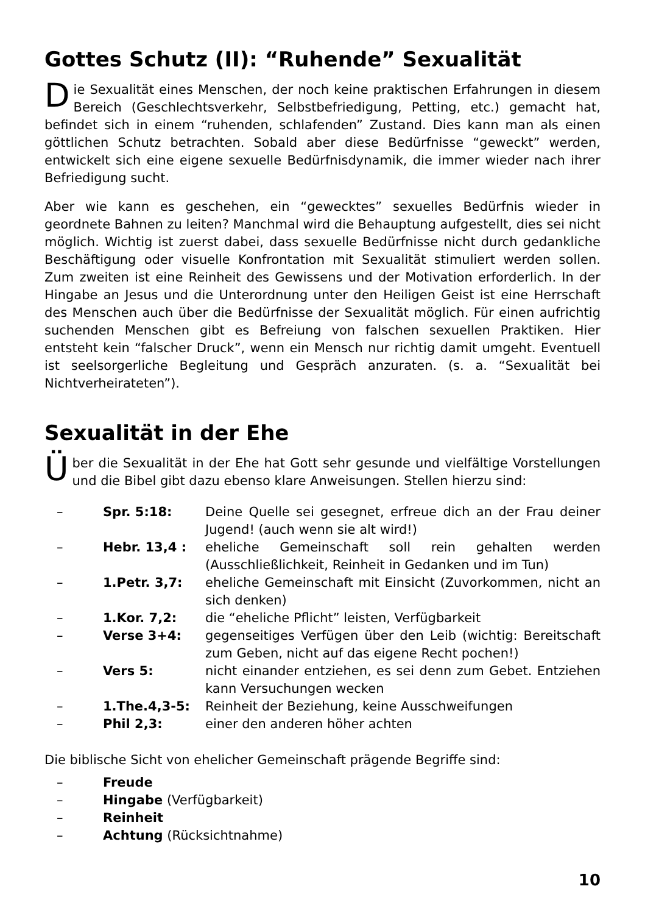Gottes Schutz (II): “Ruhende” Sexualität
Die Sexualität eines Menschen, der noch keine praktischen Erfahrungen in diesem Bereich (Geschlechtsverkehr, Selbstbefriedigung, Petting, etc.) gemacht hat, befindet sich in einem “ruhenden, schlafenden” Zustand. Dies kann man als einen göttlichen Schutz betrachten. Sobald aber diese Bedürfnisse “geweckt” werden, entwickelt sich eine eigene sexuelle Bedürfnisdynamik, die immer wieder nach ihrer Befriedigung sucht.
Aber wie kann es geschehen, ein “gewecktes” sexuelles Bedürfnis wieder in geordnete Bahnen zu leiten? Manchmal wird die Behauptung aufgestellt, dies sei nicht möglich. Wichtig ist zuerst dabei, dass sexuelle Bedürfnisse nicht durch gedankliche Beschäftigung oder visuelle Konfrontation mit Sexualität stimuliert werden sollen. Zum zweiten ist eine Reinheit des Gewissens und der Motivation erforderlich. In der Hingabe an Jesus und die Unterordnung unter den Heiligen Geist ist eine Herrschaft des Menschen auch über die Bedürfnisse der Sexualität möglich. Für einen aufrichtig suchenden Menschen gibt es Befreiung von falschen sexuellen Praktiken. Hier entsteht kein “falscher Druck”, wenn ein Mensch nur richtig damit umgeht. Eventuell ist seelsorgerliche Begleitung und Gespräch anzuraten. (s. a. “Sexualität bei Nichtverheirateten”).
Sexualität in der Ehe
Über die Sexualität in der Ehe hat Gott sehr gesunde und vielfältige Vorstellungen und die Bibel gibt dazu ebenso klare Anweisungen. Stellen hierzu sind:
– Spr. 5:18: Deine Quelle sei gesegnet, erfreue dich an der Frau deiner Jugend! (auch wenn sie alt wird!)
– Hebr. 13,4 : eheliche Gemeinschaft soll rein gehalten werden (Ausschließlichkeit, Reinheit in Gedanken und im Tun)
– 1.Petr. 3,7: eheliche Gemeinschaft mit Einsicht (Zuvorkommen, nicht an sich denken)
– 1.Kor. 7,2: die “eheliche Pflicht” leisten, Verfügbarkeit
– Verse 3+4: gegenseitiges Verfügen über den Leib (wichtig: Bereitschaft zum Geben, nicht auf das eigene Recht pochen!)
– Vers 5: nicht einander entziehen, es sei denn zum Gebet. Entziehen kann Versuchungen wecken
– 1.The.4,3-5: Reinheit der Beziehung, keine Ausschweifungen
– Phil 2,3: einer den anderen höher achten
Die biblische Sicht von ehelicher Gemeinschaft prägende Begriffe sind:
– Freude
– Hingabe (Verfügbarkeit)
– Reinheit
– Achtung (Rücksichtnahme)
10